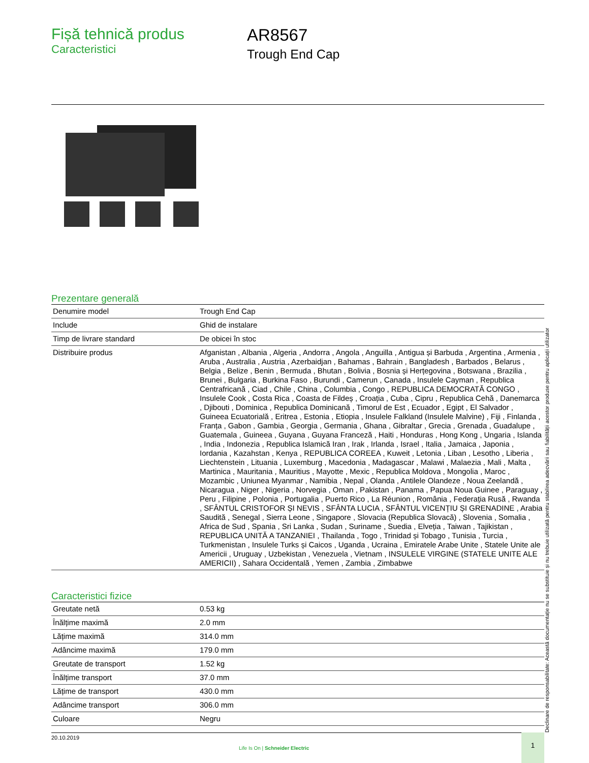Fișă tehnică produs
Caracteristici
AR8567
Trough End Cap
Prezentare generală
| Denumire model | Trough End Cap |
| Include | Ghid de instalare |
| Timp de livrare standard | De obicei în stoc |
| Distribuire produs | Afganistan , Albania , Algeria , Andorra , Angola , Anguilla , Antigua și Barbuda , Argentina , Armenia , Aruba , Australia , Austria , Azerbaidjan , Bahamas , Bahrain , Bangladesh , Barbados , Belarus , Belgia , Belize , Benin , Bermuda , Bhutan , Bolivia , Bosnia și Herțegovina , Botswana , Brazilia , Brunei , Bulgaria , Burkina Faso , Burundi , Camerun , Canada , Insulele Cayman , Republica Centrafricană , Ciad , Chile , China , Columbia , Congo , REPUBLICA DEMOCRATĂ CONGO , Insulele Cook , Costa Rica , Coasta de Fildeș , Croația , Cuba , Cipru , Republica Cehă , Danemarca , Djibouti , Dominica , Republica Dominicană , Timorul de Est , Ecuador , Egipt , El Salvador , Guineea Ecuatorială , Eritrea , Estonia , Etiopia , Insulele Falkland (Insulele Malvine) , Fiji , Finlanda , Franța , Gabon , Gambia , Georgia , Germania , Ghana , Gibraltar , Grecia , Grenada , Guadalupe , Guatemala , Guineea , Guyana , Guyana Franceză , Haiti , Honduras , Hong Kong , Ungaria , Islanda , India , Indonezia , Republica Islamică Iran , Irak , Irlanda , Israel , Italia , Jamaica , Japonia , Iordania , Kazahstan , Kenya , REPUBLICA COREEA , Kuweit , Letonia , Liban , Lesotho , Liberia , Liechtenstein , Lituania , Luxemburg , Macedonia , Madagascar , Malawi , Malaezia , Mali , Malta , Martinica , Mauritania , Mauritius , Mayotte , Mexic , Republica Moldova , Mongolia , Maroc , Mozambic , Uniunea Myanmar , Namibia , Nepal , Olanda , Antilele Olandeze , Noua Zeelandă , Nicaragua , Niger , Nigeria , Norvegia , Oman , Pakistan , Panama , Papua Noua Guinee , Paraguay , Peru , Filipine , Polonia , Portugalia , Puerto Rico , La Réunion , România , Federația Rusă , Rwanda , SFÂNTUL CRISTOFOR ȘI NEVIS , SFÂNTA LUCIA , SFÂNTUL VICENȚIU ȘI GRENADINE , Arabia Saudită , Senegal , Sierra Leone , Singapore , Slovacia (Republica Slovacă) , Slovenia , Somalia , Africa de Sud , Spania , Sri Lanka , Sudan , Suriname , Suedia , Elveția , Taiwan , Tajikistan , REPUBLICA UNITĂ A TANZANIEI , Thailanda , Togo , Trinidad și Tobago , Tunisia , Turcia , Turkmenistan , Insulele Turks și Caicos , Uganda , Ucraina , Emiratele Arabe Unite , Statele Unite ale Americii , Uruguay , Uzbekistan , Venezuela , Vietnam , INSULELE VIRGINE (STATELE UNITE ALE AMERICII) , Sahara Occidentală , Yemen , Zambia , Zimbabwe |
Caracteristici fizice
| Greutate netă | 0.53 kg |
| Înălțime maximă | 2.0 mm |
| Lățime maximă | 314.0 mm |
| Adâncime maximă | 179.0 mm |
| Greutate de transport | 1.52 kg |
| Înălțime transport | 37.0 mm |
| Lățime de transport | 430.0 mm |
| Adâncime transport | 306.0 mm |
| Culoare | Negru |
Declinare de responsabilitate: Această documentație nu se substituie și nu trebuie utilizată pentru stabilirea adecvării sau fiabilității acestor produse pentru aplicații utilizator
20.10.2019
Life Is On | Schneider Electric
1